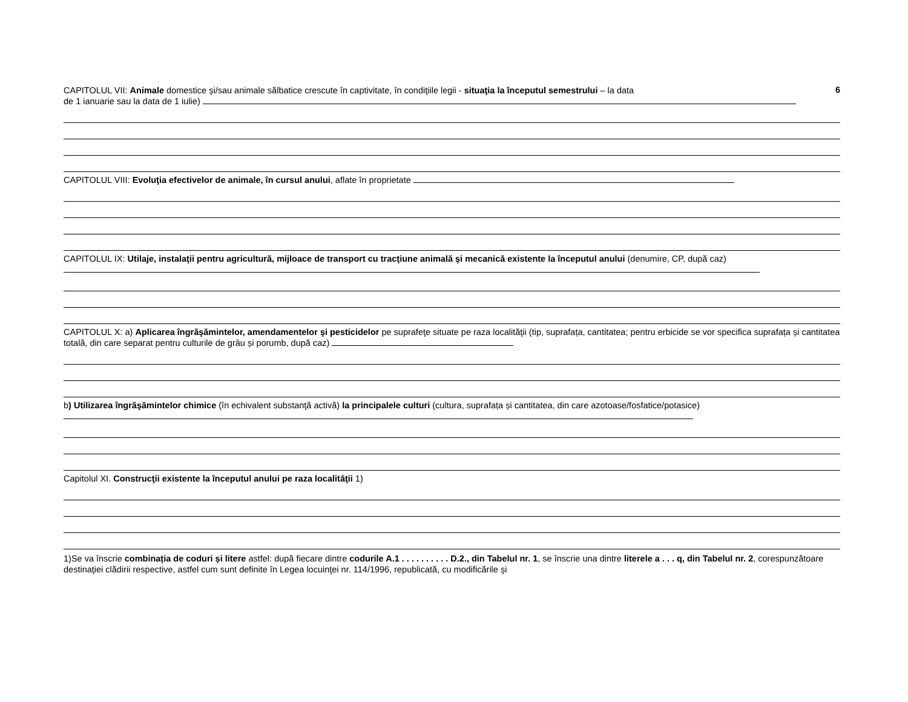CAPITOLUL VII: Animale domestice şi/sau animale sălbatice crescute în captivitate, în condiţiile legii - situaţia la începutul semestrului – la data
6
de 1 ianuarie sau la data de 1 iulie)
CAPITOLUL VIII: Evoluţia efectivelor de animale, în cursul anului, aflate în proprietate
CAPITOLUL IX: Utilaje, instalaţii pentru agricultură, mijloace de transport cu tracţiune animală şi mecanică existente la începutul anului (denumire, CP, după caz)
CAPITOLUL X: a) Aplicarea îngrăşămintelor, amendamentelor şi pesticidelor pe suprafeţe situate pe raza localităţii (tip, suprafața, cantitatea; pentru erbicide se vor specifica suprafața și cantitatea totală, din care separat pentru culturile de grâu și porumb, după caz)
b) Utilizarea îngrăşămintelor chimice (în echivalent substanţă activă) la principalele culturi (cultura, suprafața și cantitatea, din care azotoase/fosfatice/potasice)
Capitolul XI. Construcţii existente la începutul anului pe raza localităţii 1)
1)Se va înscrie combinația de coduri și litere astfel: după fiecare dintre codurile A.1 . . . . . . . . . . D.2., din Tabelul nr. 1, se înscrie una dintre literele a . . . q, din Tabelul nr. 2, corespunzătoare destinaţiei clădirii respective, astfel cum sunt definite în Legea locuinţei nr. 114/1996, republicată, cu modificările şi